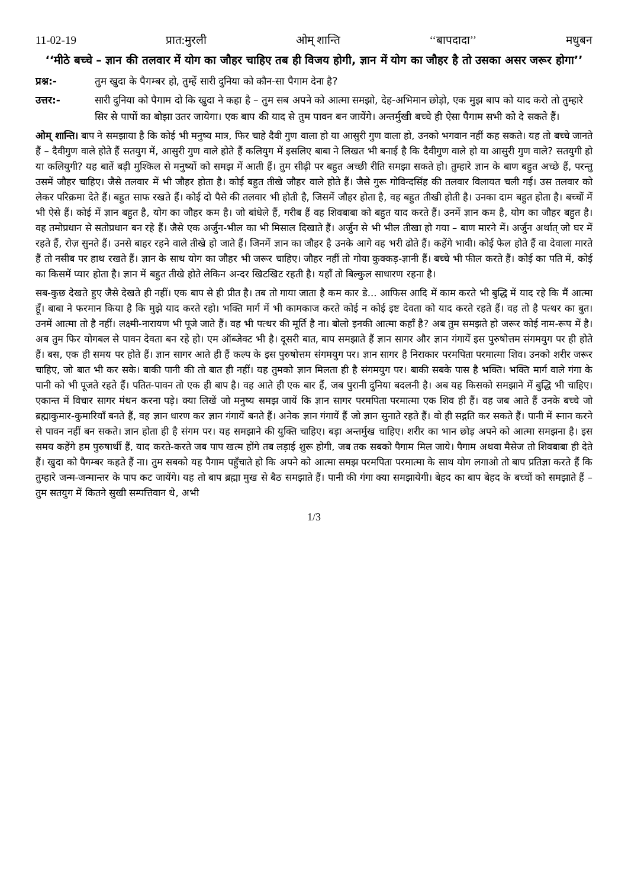11-02-19 प्रात:मुरली ओम् शान्ति ‘‘बापदादा’’ मधुबन
‘‘मीठे बच्चे – ज्ञान की तलवार में योग का जौहर चाहिए तब ही विजय होगी, ज्ञान में योग का जौहर है तो उसका असर जरूर होगा’’
प्रश्न:- तुम खुदा के पैगम्बर हो, तुम्हें सारी दुनिया को कौन-सा पैगाम देना है?
उत्तर:- सारी दुनिया को पैगाम दो कि खुदा ने कहा है – तुम सब अपने को आत्मा समझो, देह-अभिमान छोड़ो, एक मुझ बाप को याद करो तो तुम्हारे सिर से पापों का बोझा उतर जायेगा। एक बाप की याद से तुम पावन बन जायेंगे। अन्तर्मुखी बच्चे ही ऐसा पैगाम सभी को दे सकते हैं।
ओम् शान्ति। बाप ने समझाया है कि कोई भी मनुष्य मात्र, फिर चाहे दैवी गुण वाला हो या आसुरी गुण वाला हो, उनको भगवान नहीं कह सकते। यह तो बच्चे जानते हैं – दैवीगुण वाले होते हैं सतयुग में, आसुरी गुण वाले होते हैं कलियुग में इसलिए बाबा ने लिखत भी बनाई है कि दैवीगुण वाले हो या आसुरी गुण वाले? सतयुगी हो या कलियुगी? यह बातें बड़ी मुश्किल से मनुष्यों को समझ में आती हैं। तुम सीढ़ी पर बहुत अच्छी रीति समझा सकते हो। तुम्हारे ज्ञान के बाण बहुत अच्छे हैं, परन्तु उसमें जौहर चाहिए। जैसे तलवार में भी जौहर होता है। कोई बहुत तीखे जौहर वाले होते हैं। जैसे गुरू गोविन्दसिंह की तलवार विलायत चली गई। उस तलवार को लेकर परिक्रमा देते हैं। बहुत साफ रखते हैं। कोई दो पैसे की तलवार भी होती है, जिसमें जौहर होता है, वह बहुत तीखी होती है। उनका दाम बहुत होता है। बच्चों में भी ऐसे हैं। कोई में ज्ञान बहुत है, योग का जौहर कम है। जो बांधेले हैं, गरीब हैं वह शिवबाबा को बहुत याद करते हैं। उनमें ज्ञान कम है, योग का जौहर बहुत है। वह तमोप्रधान से सतोप्रधान बन रहे हैं। जैसे एक अर्जुन-भील का भी मिसाल दिखाते हैं। अर्जुन से भी भील तीखा हो गया – बाण मारने में। अर्जुन अर्थात् जो घर में रहते हैं, रोज़ सुनते हैं। उनसे बाहर रहने वाले तीखे हो जाते हैं। जिनमें ज्ञान का जौहर है उनके आगे वह भरी ढोते हैं। कहेंगे भावी। कोई फेल होते हैं वा देवाला मारते हैं तो नसीब पर हाथ रखते हैं। ज्ञान के साथ योग का जौहर भी जरूर चाहिए। जौहर नहीं तो गोया कुक्कड़-ज्ञानी हैं। बच्चे भी फील करते हैं। कोई का पति में, कोई का किसमें प्यार होता है। ज्ञान में बहुत तीखे होते लेकिन अन्दर खिटखिट रहती है। यहाँ तो बिल्कुल साधारण रहना है।
सब-कुछ देखते हुए जैसे देखते ही नहीं। एक बाप से ही प्रीत है। तब तो गाया जाता है कम कार डे... आफिस आदि में काम करते भी बुद्धि में याद रहे कि मैं आत्मा हूँ। बाबा ने फरमान किया है कि मुझे याद करते रहो। भक्ति मार्ग में भी कामकाज करते कोई न कोई इष्ट देवता को याद करते रहते हैं। वह तो है पत्थर का बुत। उनमें आत्मा तो है नहीं। लक्ष्मी-नारायण भी पूजे जाते हैं। वह भी पत्थर की मूर्ति है ना। बोलो इनकी आत्मा कहाँ है? अब तुम समझते हो जरूर कोई नाम-रूप में है। अब तुम फिर योगबल से पावन देवता बन रहे हो। एम ऑब्जेक्ट भी है। दूसरी बात, बाप समझाते हैं ज्ञान सागर और ज्ञान गंगायें इस पुरुषोत्तम संगमयुग पर ही होते हैं। बस, एक ही समय पर होते हैं। ज्ञान सागर आते ही हैं कल्प के इस पुरुषोत्तम संगमयुग पर। ज्ञान सागर है निराकार परमपिता परमात्मा शिव। उनको शरीर जरूर चाहिए, जो बात भी कर सके। बाकी पानी की तो बात ही नहीं। यह तुमको ज्ञान मिलता ही है संगमयुग पर। बाकी सबके पास है भक्ति। भक्ति मार्ग वाले गंगा के पानी को भी पूजते रहते हैं। पतित-पावन तो एक ही बाप है। वह आते ही एक बार हैं, जब पुरानी दुनिया बदलनी है। अब यह किसको समझाने में बुद्धि भी चाहिए। एकान्त में विचार सागर मंथन करना पड़े। क्या लिखें जो मनुष्य समझ जायें कि ज्ञान सागर परमपिता परमात्मा एक शिव ही हैं। वह जब आते हैं उनके बच्चे जो ब्रह्माकुमार-कुमारियाँ बनते हैं, वह ज्ञान धारण कर ज्ञान गंगायें बनते हैं। अनेक ज्ञान गंगायें हैं जो ज्ञान सुनाते रहते हैं। वो ही सद्गति कर सकते हैं। पानी में स्नान करने से पावन नहीं बन सकते। ज्ञान होता ही है संगम पर। यह समझाने की युक्ति चाहिए। बड़ा अन्तर्मुख चाहिए। शरीर का भान छोड़ अपने को आत्मा समझना है। इस समय कहेंगे हम पुरुषार्थी हैं, याद करते-करते जब पाप खत्म होंगे तब लड़ाई शुरू होगी, जब तक सबको पैगाम मिल जाये। पैगाम अथवा मैसेज तो शिवबाबा ही देते हैं। खुदा को पैगम्बर कहते हैं ना। तुम सबको यह पैगाम पहुँचाते हो कि अपने को आत्मा समझ परमपिता परमात्मा के साथ योग लगाओ तो बाप प्रतिज्ञा करते हैं कि तुम्हारे जन्म-जन्मान्तर के पाप कट जायेंगे। यह तो बाप ब्रह्मा मुख से बैठ समझाते हैं। पानी की गंगा क्या समझायेगी। बेहद का बाप बेहद के बच्चों को समझाते हैं – तुम सतयुग में कितने सुखी सम्पत्तिवान थे, अभी
1/3